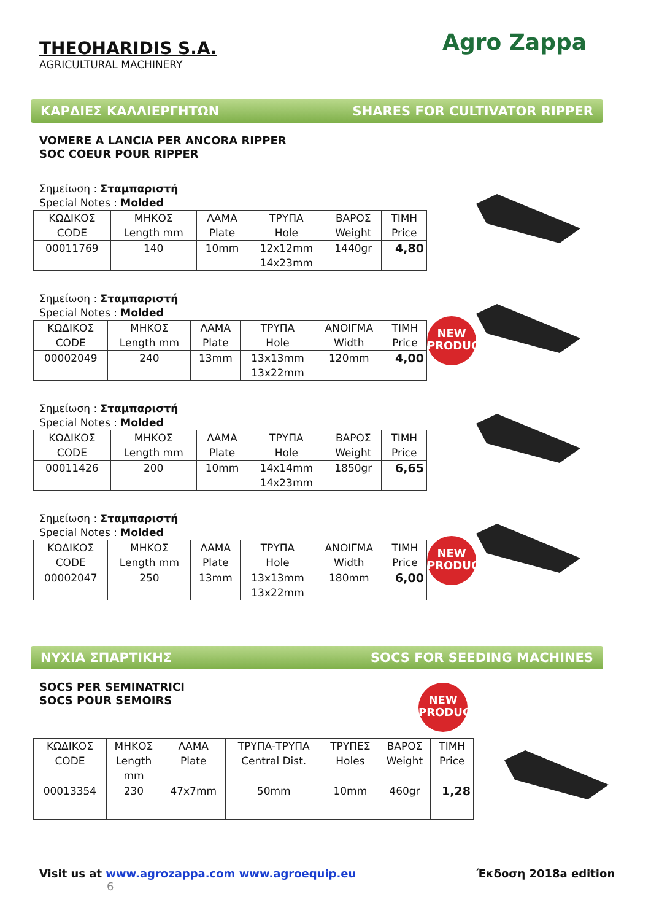THEOHARIDIS S.A.
AGRICULTURAL MACHINERY
Agro Zappa
ΚΑΡΔΙΕΣ ΚΑΛΛΙΕΡΓΗΤΩΝ SHARES FOR CULTIVATOR RIPPER
VOMERE A LANCIA PER ANCORA RIPPER
SOC COEUR POUR RIPPER
Σημείωση : Σταμπαριστή
Special Notes : Molded
| ΚΩΔΙΚΟΣ CODE | ΜΗΚΟΣ Length mm | ΛΑΜΑ Plate | ΤΡΥΠΑ Hole | ΒΑΡΟΣ Weight | ΤΙΜΗ Price |
| 00011769 | 140 | 10mm | 12x12mm 14x23mm | 1440gr | 4,80 |
Σημείωση : Σταμπαριστή
Special Notes : Molded
| ΚΩΔΙΚΟΣ CODE | ΜΗΚΟΣ Length mm | ΛΑΜΑ Plate | ΤΡΥΠΑ Hole | ΑΝΟΙΓΜΑ Width | ΤΙΜΗ Price |
| 00002049 | 240 | 13mm | 13x13mm 13x22mm | 120mm | 4,00 |
NEW
PRODUCT
Σημείωση : Σταμπαριστή
Special Notes : Molded
| ΚΩΔΙΚΟΣ CODE | ΜΗΚΟΣ Length mm | ΛΑΜΑ Plate | ΤΡΥΠΑ Hole | ΒΑΡΟΣ Weight | ΤΙΜΗ Price |
| 00011426 | 200 | 10mm | 14x14mm 14x23mm | 1850gr | 6,65 |
Σημείωση : Σταμπαριστή
Special Notes : Molded
| ΚΩΔΙΚΟΣ CODE | ΜΗΚΟΣ Length mm | ΛΑΜΑ Plate | ΤΡΥΠΑ Hole | ΑΝΟΙΓΜΑ Width | ΤΙΜΗ Price |
| 00002047 | 250 | 13mm | 13x13mm 13x22mm | 180mm | 6,00 |
NEW
PRODUCT
ΝΥΧΙΑ ΣΠΑΡΤΙΚΗΣ SOCS FOR SEEDING MACHINES
SOCS PER SEMINATRICI
SOCS POUR SEMOIRS
| ΚΩΔΙΚΟΣ CODE | ΜΗΚΟΣ Length mm | ΛΑΜΑ Plate | ΤΡΥΠΑ-ΤΡΥΠΑ Central Dist. | ΤΡΥΠΕΣ Holes | ΒΑΡΟΣ Weight | ΤΙΜΗ Price |
| 00013354 | 230 | 47x7mm | 50mm | 10mm | 460gr | 1,28 |
NEW
PRODUCT
Visit us at www.agrozappa.com www.agroequip.eu Έκδοση 2018a edition 6